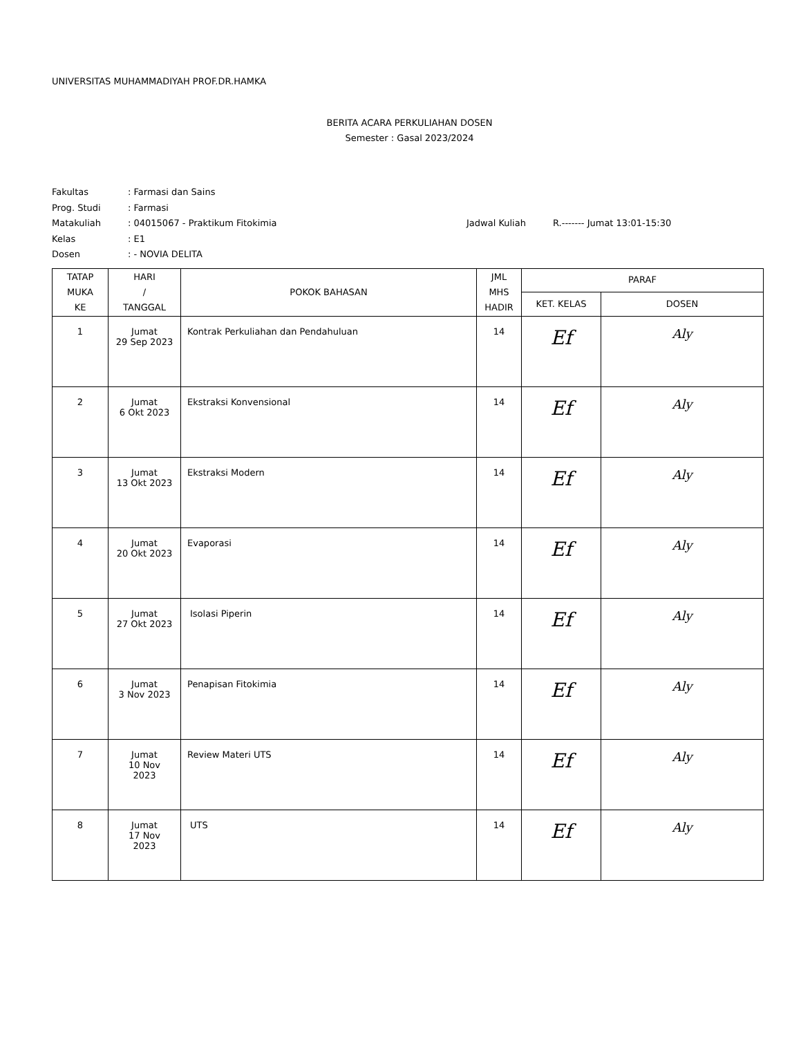UNIVERSITAS MUHAMMADIYAH PROF.DR.HAMKA
BERITA ACARA PERKULIAHAN DOSEN
Semester : Gasal 2023/2024
Fakultas: Farmasi dan Sains
Prog. Studi: Farmasi
Matakuliah: 04015067 - Praktikum Fitokimia Jadwal Kuliah R.------- Jumat 13:01-15:30
Kelas: E1
Dosen: - NOVIA DELITA
| TATAP MUKA KE | HARI / TANGGAL | POKOK BAHASAN | JML MHS HADIR | PARAF | |
| --- | --- | --- | --- | --- | --- |
| | | | | KET. KELAS | DOSEN |
| 1 | Jumat 29 Sep 2023 | Kontrak Perkuliahan dan Pendahuluan | 14 | Ef | Aly |
| 2 | Jumat 6 Okt 2023 | Ekstraksi Konvensional | 14 | Ef | Aly |
| 3 | Jumat 13 Okt 2023 | Ekstraksi Modern | 14 | Ef | Aly |
| 4 | Jumat 20 Okt 2023 | Evaporasi | 14 | Ef | Aly |
| 5 | Jumat 27 Okt 2023 | Isolasi Piperin | 14 | Ef | Aly |
| 6 | Jumat 3 Nov 2023 | Penapisan Fitokimia | 14 | Ef | Aly |
| 7 | Jumat 10 Nov 2023 | Review Materi UTS | 14 | Ef | Aly |
| 8 | Jumat 17 Nov 2023 | UTS | 14 | Ef | Aly |